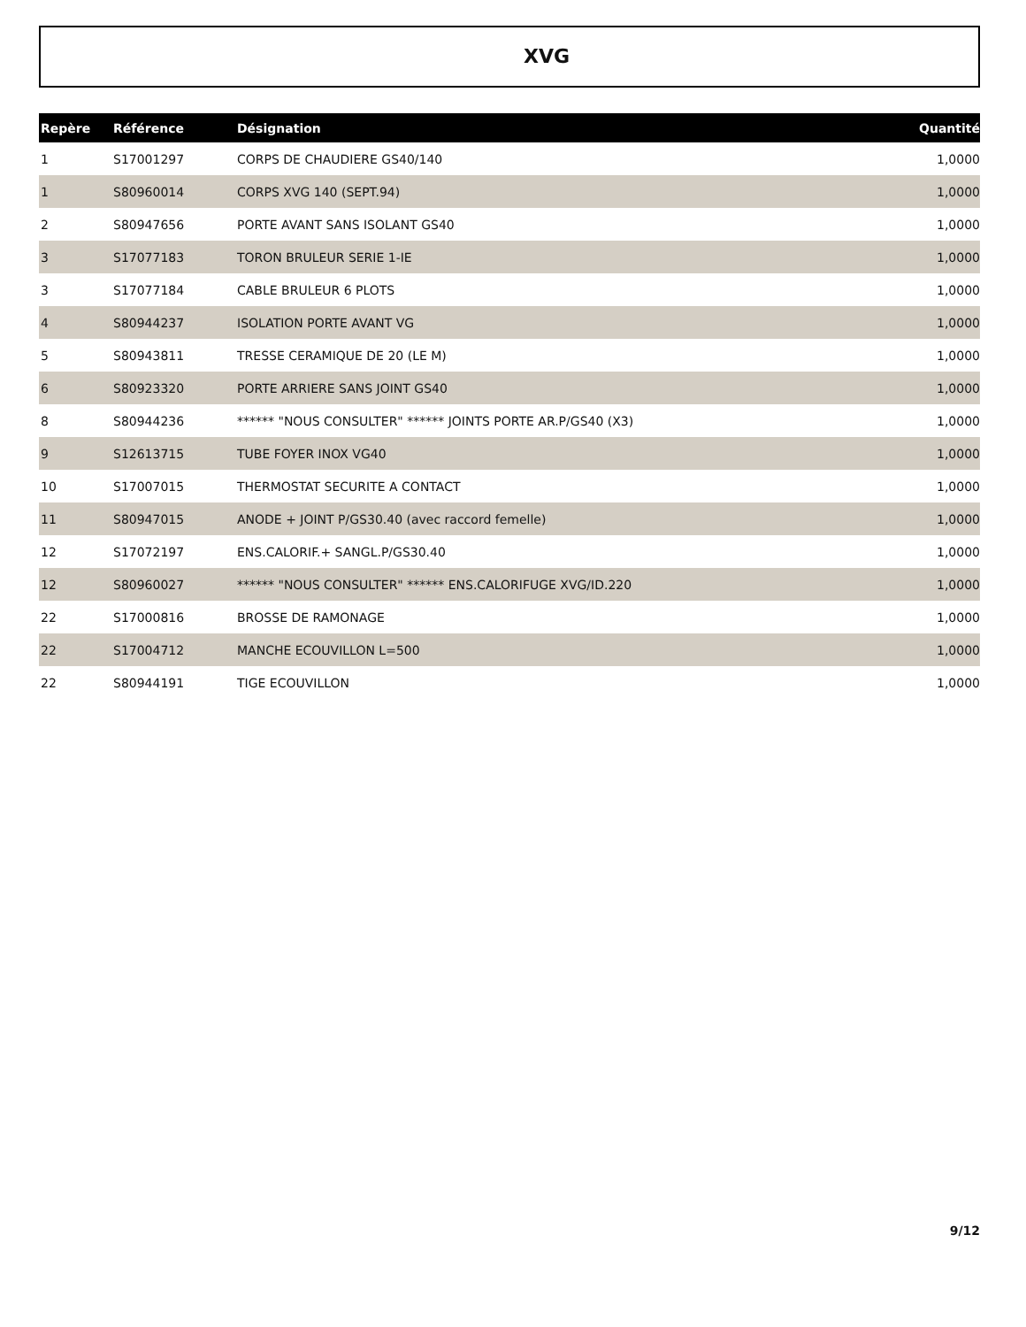XVG
| Repère | Référence | Désignation | Quantité |
| --- | --- | --- | --- |
| 1 | S17001297 | CORPS DE CHAUDIERE GS40/140 | 1,0000 |
| 1 | S80960014 | CORPS XVG 140 (SEPT.94) | 1,0000 |
| 2 | S80947656 | PORTE AVANT SANS ISOLANT GS40 | 1,0000 |
| 3 | S17077183 | TORON BRULEUR SERIE 1-IE | 1,0000 |
| 3 | S17077184 | CABLE BRULEUR 6 PLOTS | 1,0000 |
| 4 | S80944237 | ISOLATION PORTE AVANT VG | 1,0000 |
| 5 | S80943811 | TRESSE CERAMIQUE DE 20 (LE M) | 1,0000 |
| 6 | S80923320 | PORTE ARRIERE SANS JOINT GS40 | 1,0000 |
| 8 | S80944236 | ****** "NOUS CONSULTER" ****** JOINTS PORTE AR.P/GS40 (X3) | 1,0000 |
| 9 | S12613715 | TUBE FOYER INOX VG40 | 1,0000 |
| 10 | S17007015 | THERMOSTAT SECURITE A CONTACT | 1,0000 |
| 11 | S80947015 | ANODE + JOINT P/GS30.40 (avec raccord femelle) | 1,0000 |
| 12 | S17072197 | ENS.CALORIF.+ SANGL.P/GS30.40 | 1,0000 |
| 12 | S80960027 | ****** "NOUS CONSULTER" ****** ENS.CALORIFUGE XVG/ID.220 | 1,0000 |
| 22 | S17000816 | BROSSE DE RAMONAGE | 1,0000 |
| 22 | S17004712 | MANCHE ECOUVILLON L=500 | 1,0000 |
| 22 | S80944191 | TIGE ECOUVILLON | 1,0000 |
9/12